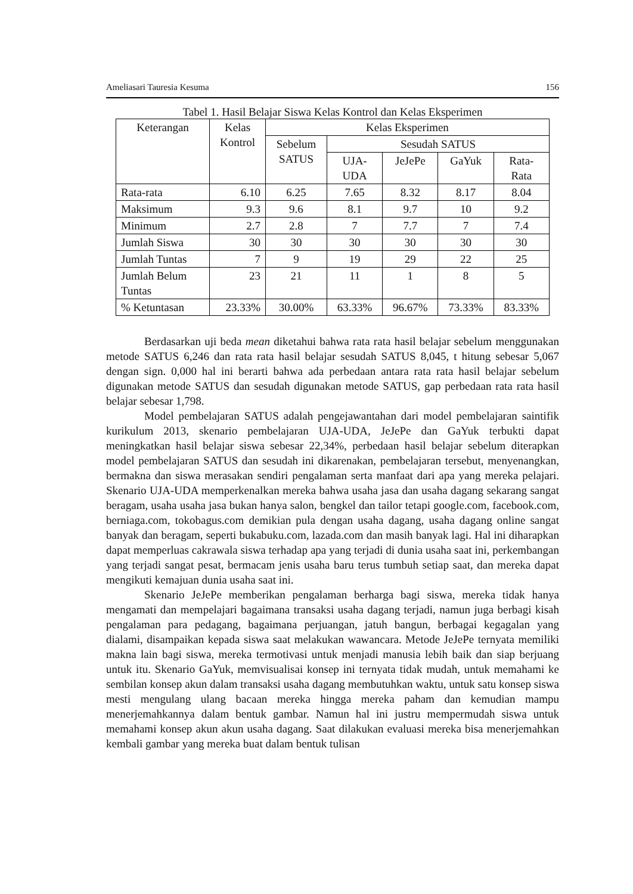Ameliasari Tauresia Kesuma 156
Tabel 1. Hasil Belajar Siswa Kelas Kontrol dan Kelas Eksperimen
| Keterangan | Kelas Kontrol | Kelas Eksperimen | | | | |
| --- | --- | --- | --- | --- | --- | --- |
| | | Sebelum SATUS | Sesudah SATUS | | | |
| | | | UJA- UDA | JeJePe | GaYuk | Rata- Rata |
| Rata-rata | 6.10 | 6.25 | 7.65 | 8.32 | 8.17 | 8.04 |
| Maksimum | 9.3 | 9.6 | 8.1 | 9.7 | 10 | 9.2 |
| Minimum | 2.7 | 2.8 | 7 | 7.7 | 7 | 7.4 |
| Jumlah Siswa | 30 | 30 | 30 | 30 | 30 | 30 |
| Jumlah Tuntas | 7 | 9 | 19 | 29 | 22 | 25 |
| Jumlah Belum Tuntas | 23 | 21 | 11 | 1 | 8 | 5 |
| % Ketuntasan | 23.33% | 30.00% | 63.33% | 96.67% | 73.33% | 83.33% |
Berdasarkan uji beda mean diketahui bahwa rata rata hasil belajar sebelum menggunakan metode SATUS 6,246 dan rata rata hasil belajar sesudah SATUS 8,045, t hitung sebesar 5,067 dengan sign. 0,000 hal ini berarti bahwa ada perbedaan antara rata rata hasil belajar sebelum digunakan metode SATUS dan sesudah digunakan metode SATUS, gap perbedaan rata rata hasil belajar sebesar 1,798.
Model pembelajaran SATUS adalah pengejawantahan dari model pembelajaran saintifik kurikulum 2013, skenario pembelajaran UJA-UDA, JeJePe dan GaYuk terbukti dapat meningkatkan hasil belajar siswa sebesar 22,34%, perbedaan hasil belajar sebelum diterapkan model pembelajaran SATUS dan sesudah ini dikarenakan, pembelajaran tersebut, menyenangkan, bermakna dan siswa merasakan sendiri pengalaman serta manfaat dari apa yang mereka pelajari. Skenario UJA-UDA memperkenalkan mereka bahwa usaha jasa dan usaha dagang sekarang sangat beragam, usaha usaha jasa bukan hanya salon, bengkel dan tailor tetapi google.com, facebook.com, berniaga.com, tokobagus.com demikian pula dengan usaha dagang, usaha dagang online sangat banyak dan beragam, seperti bukabuku.com, lazada.com dan masih banyak lagi. Hal ini diharapkan dapat memperluas cakrawala siswa terhadap apa yang terjadi di dunia usaha saat ini, perkembangan yang terjadi sangat pesat, bermacam jenis usaha baru terus tumbuh setiap saat, dan mereka dapat mengikuti kemajuan dunia usaha saat ini.
Skenario JeJePe memberikan pengalaman berharga bagi siswa, mereka tidak hanya mengamati dan mempelajari bagaimana transaksi usaha dagang terjadi, namun juga berbagi kisah pengalaman para pedagang, bagaimana perjuangan, jatuh bangun, berbagai kegagalan yang dialami, disampaikan kepada siswa saat melakukan wawancara. Metode JeJePe ternyata memiliki makna lain bagi siswa, mereka termotivasi untuk menjadi manusia lebih baik dan siap berjuang untuk itu. Skenario GaYuk, memvisualisai konsep ini ternyata tidak mudah, untuk memahami ke sembilan konsep akun dalam transaksi usaha dagang membutuhkan waktu, untuk satu konsep siswa mesti mengulang ulang bacaan mereka hingga mereka paham dan kemudian mampu menerjemahkannya dalam bentuk gambar. Namun hal ini justru mempermudah siswa untuk memahami konsep akun akun usaha dagang. Saat dilakukan evaluasi mereka bisa menerjemahkan kembali gambar yang mereka buat dalam bentuk tulisan